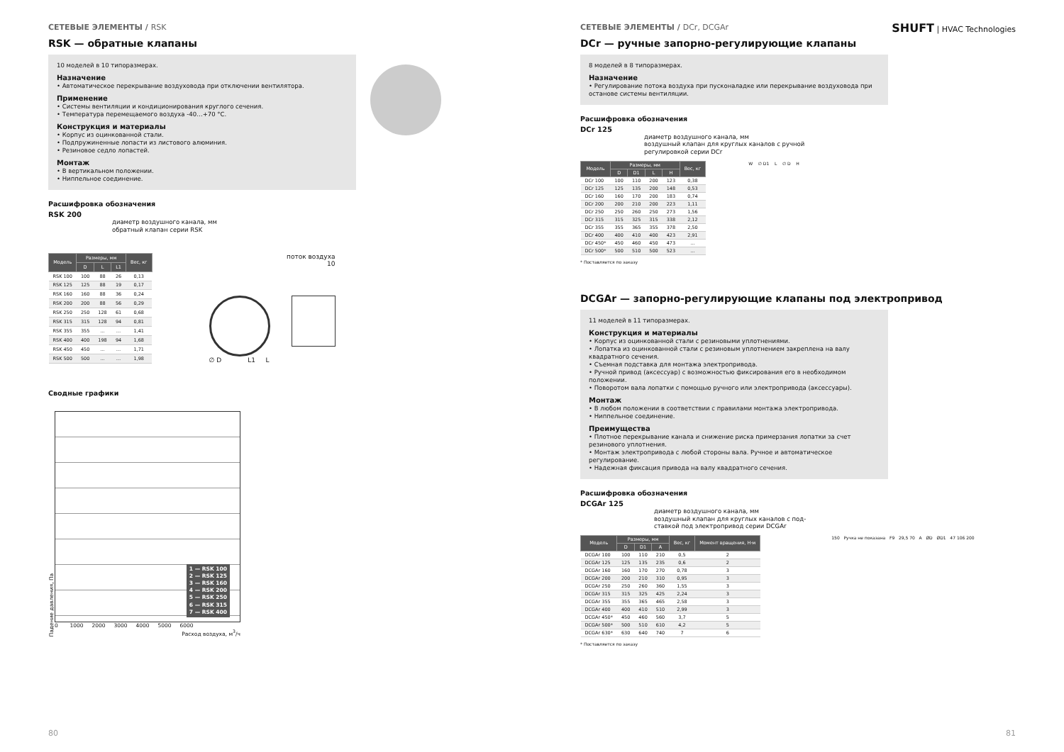СЕТЕВЫЕ ЭЛЕМЕНТЫ / RSK
RSK — обратные клапаны
10 моделей в 10 типоразмерах.
Назначение
• Автоматическое перекрывание воздуховода при отключении вентилятора.
Применение
• Системы вентиляции и кондиционирования круглого сечения.
• Температура перемещаемого воздуха -40…+70 °C.
Конструкция и материалы
• Корпус из оцинкованной стали.
• Подпружиненные лопасти из листового алюминия.
• Резиновое седло лопастей.
Монтаж
• В вертикальном положении.
• Ниппельное соединение.
Расшифровка обозначения
RSK 200
диаметр воздушного канала, мм
обратный клапан серии RSK
| Модель | Размеры, мм | | | Вес, кг |
| --- | --- | --- | --- | --- |
| | D | L | L1 | |
| RSK 100 | 100 | 88 | 26 | 0,13 |
| RSK 125 | 125 | 88 | 19 | 0,17 |
| RSK 160 | 160 | 88 | 36 | 0,24 |
| RSK 200 | 200 | 88 | 56 | 0,29 |
| RSK 250 | 250 | 128 | 61 | 0,68 |
| RSK 315 | 315 | 128 | 94 | 0,81 |
| RSK 355 | 355 | … | … | 1,41 |
| RSK 400 | 400 | 198 | 94 | 1,68 |
| RSK 450 | 450 | … | … | 1,71 |
| RSK 500 | 500 | … | … | 1,98 |
поток воздуха
10
∅ D L1 L
Сводные графики
Падение давления, Па
1 — RSK 100
2 — RSK 125
3 — RSK 160
4 — RSK 200
5 — RSK 250
6 — RSK 315
7 — RSK 400
0 1000 2000 3000 4000 5000 6000
Расход воздуха, м<sup>3</sup>/ч
80
СЕТЕВЫЕ ЭЛЕМЕНТЫ / DCr, DCGAr
SHUFT | HVAC Technologies
DCr — ручные запорно-регулирующие клапаны
8 моделей в 8 типоразмерах.
Назначение
• Регулирование потока воздуха при пусконаладке или перекрывание воздуховода при останове системы вентиляции.
Расшифровка обозначения
DCr 125
диаметр воздушного канала, мм
воздушный клапан для круглых каналов с ручной
регулировкой серии DCr
| Модель | Размеры, мм | | | | Вес, кг |
| --- | --- | --- | --- | --- | --- |
| | D | D1 | L | H | |
| DCr 100 | 100 | 110 | 200 | 123 | 0,38 |
| DCr 125 | 125 | 135 | 200 | 148 | 0,53 |
| DCr 160 | 160 | 170 | 200 | 183 | 0,74 |
| DCr 200 | 200 | 210 | 200 | 223 | 1,11 |
| DCr 250 | 250 | 260 | 250 | 273 | 1,56 |
| DCr 315 | 315 | 325 | 315 | 338 | 2,12 |
| DCr 355 | 355 | 365 | 355 | 378 | 2,50 |
| DCr 400 | 400 | 410 | 400 | 423 | 2,91 |
| DCr 450* | 450 | 460 | 450 | 473 | … |
| DCr 500* | 500 | 510 | 500 | 523 | … |
W ∅ D1 L ∅ D H
* Поставляется по заказу
DCGAr — запорно-регулирующие клапаны под электропривод
11 моделей в 11 типоразмерах.
Конструкция и материалы
• Корпус из оцинкованной стали с резиновыми уплотнениями.
• Лопатка из оцинкованной стали с резиновым уплотнением закреплена на валу квадратного сечения.
• Съемная подставка для монтажа электропривода.
• Ручной привод (аксессуар) с возможностью фиксирования его в необходимом положении.
• Поворотом вала лопатки с помощью ручного или электропривода (аксессуары).
Монтаж
• В любом положении в соответствии с правилами монтажа электропривода.
• Ниппельное соединение.
Преимущества
• Плотное перекрывание канала и снижение риска примерзания лопатки за счет резинового уплотнения.
• Монтаж электропривода с любой стороны вала. Ручное и автоматическое регулирование.
• Надежная фиксация привода на валу квадратного сечения.
Расшифровка обозначения
DCGAr 125
диаметр воздушного канала, мм
воздушный клапан для круглых каналов с под-
ставкой под электропривод серии DCGAr
| Модель | Размеры, мм | | | Вес, кг | Момент вращения, Н·м |
| --- | --- | --- | --- | --- | --- |
| | D | D1 | A | | |
| DCGAr 100 | 100 | 110 | 210 | 0,5 | 2 |
| DCGAr 125 | 125 | 135 | 235 | 0,6 | 2 |
| DCGAr 160 | 160 | 170 | 270 | 0,78 | 3 |
| DCGAr 200 | 200 | 210 | 310 | 0,95 | 3 |
| DCGAr 250 | 250 | 260 | 360 | 1,55 | 3 |
| DCGAr 315 | 315 | 325 | 425 | 2,24 | 3 |
| DCGAr 355 | 355 | 365 | 465 | 2,58 | 3 |
| DCGAr 400 | 400 | 410 | 510 | 2,99 | 3 |
| DCGAr 450* | 450 | 460 | 560 | 3,7 | 5 |
| DCGAr 500* | 500 | 510 | 610 | 4,2 | 5 |
| DCGAr 630* | 630 | 640 | 740 | 7 | 6 |
150 Ручка не показана F9 29,5 70 A ØD ØD1 47 106 200
* Поставляется по заказу
81